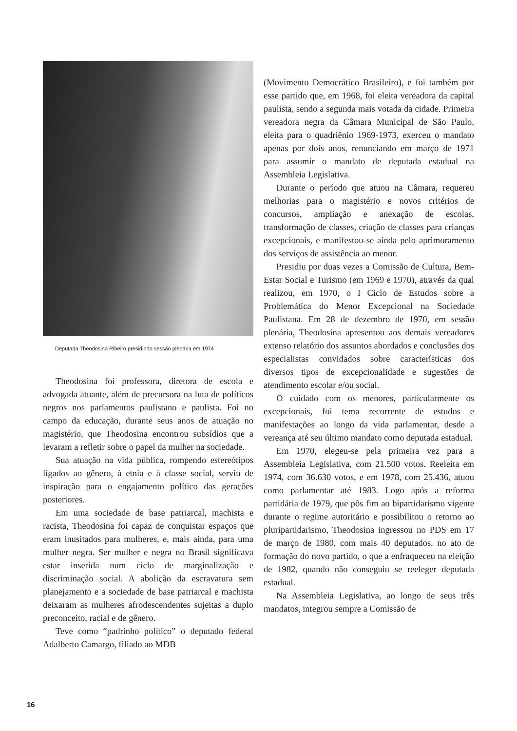Deputada Theodosina Ribeiro presidindo sessão plenária em 1974
Theodosina foi professora, diretora de escola e advogada atuante, além de precursora na luta de políticos negros nos parlamentos paulistano e paulista. Foi no campo da educação, durante seus anos de atuação no magistério, que Theodosina encontrou subsídios que a levaram a refletir sobre o papel da mulher na sociedade.
Sua atuação na vida pública, rompendo estereótipos ligados ao gênero, à etnia e à classe social, serviu de inspiração para o engajamento político das gerações posteriores.
Em uma sociedade de base patriarcal, machista e racista, Theodosina foi capaz de conquistar espaços que eram inusitados para mulheres, e, mais ainda, para uma mulher negra. Ser mulher e negra no Brasil significava estar inserida num ciclo de marginalização e discriminação social. A abolição da escravatura sem planejamento e a sociedade de base patriarcal e machista deixaram as mulheres afrodescendentes sujeitas a duplo preconceito, racial e de gênero.
Teve como “padrinho político” o deputado federal Adalberto Camargo, filiado ao MDB
(Movimento Democrático Brasileiro), e foi também por esse partido que, em 1968, foi eleita vereadora da capital paulista, sendo a segunda mais votada da cidade. Primeira vereadora negra da Câmara Municipal de São Paulo, eleita para o quadriênio 1969-1973, exerceu o mandato apenas por dois anos, renunciando em março de 1971 para assumir o mandato de deputada estadual na Assembleia Legislativa.
Durante o período que atuou na Câmara, requereu melhorias para o magistério e novos critérios de concursos, ampliação e anexação de escolas, transformação de classes, criação de classes para crianças excepcionais, e manifestou-se ainda pelo aprimoramento dos serviços de assistência ao menor.
Presidiu por duas vezes a Comissão de Cultura, Bem-Estar Social e Turismo (em 1969 e 1970), através da qual realizou, em 1970, o I Ciclo de Estudos sobre a Problemática do Menor Excepcional na Sociedade Paulistana. Em 28 de dezembro de 1970, em sessão plenária, Theodosina apresentou aos demais vereadores extenso relatório dos assuntos abordados e conclusões dos especialistas convidados sobre características dos diversos tipos de excepcionalidade e sugestões de atendimento escolar e/ou social.
O cuidado com os menores, particularmente os excepcionais, foi tema recorrente de estudos e manifestações ao longo da vida parlamentar, desde a vereança até seu último mandato como deputada estadual.
Em 1970, elegeu-se pela primeira vez para a Assembleia Legislativa, com 21.500 votos. Reeleita em 1974, com 36.630 votos, e em 1978, com 25.436, atuou como parlamentar até 1983. Logo após a reforma partidária de 1979, que pôs fim ao bipartidarismo vigente durante o regime autoritário e possibilitou o retorno ao pluripartidarismo, Theodosina ingressou no PDS em 17 de março de 1980, com mais 40 deputados, no ato de formação do novo partido, o que a enfraqueceu na eleição de 1982, quando não conseguiu se reeleger deputada estadual.
Na Assembleia Legislativa, ao longo de seus três mandatos, integrou sempre a Comissão de
16